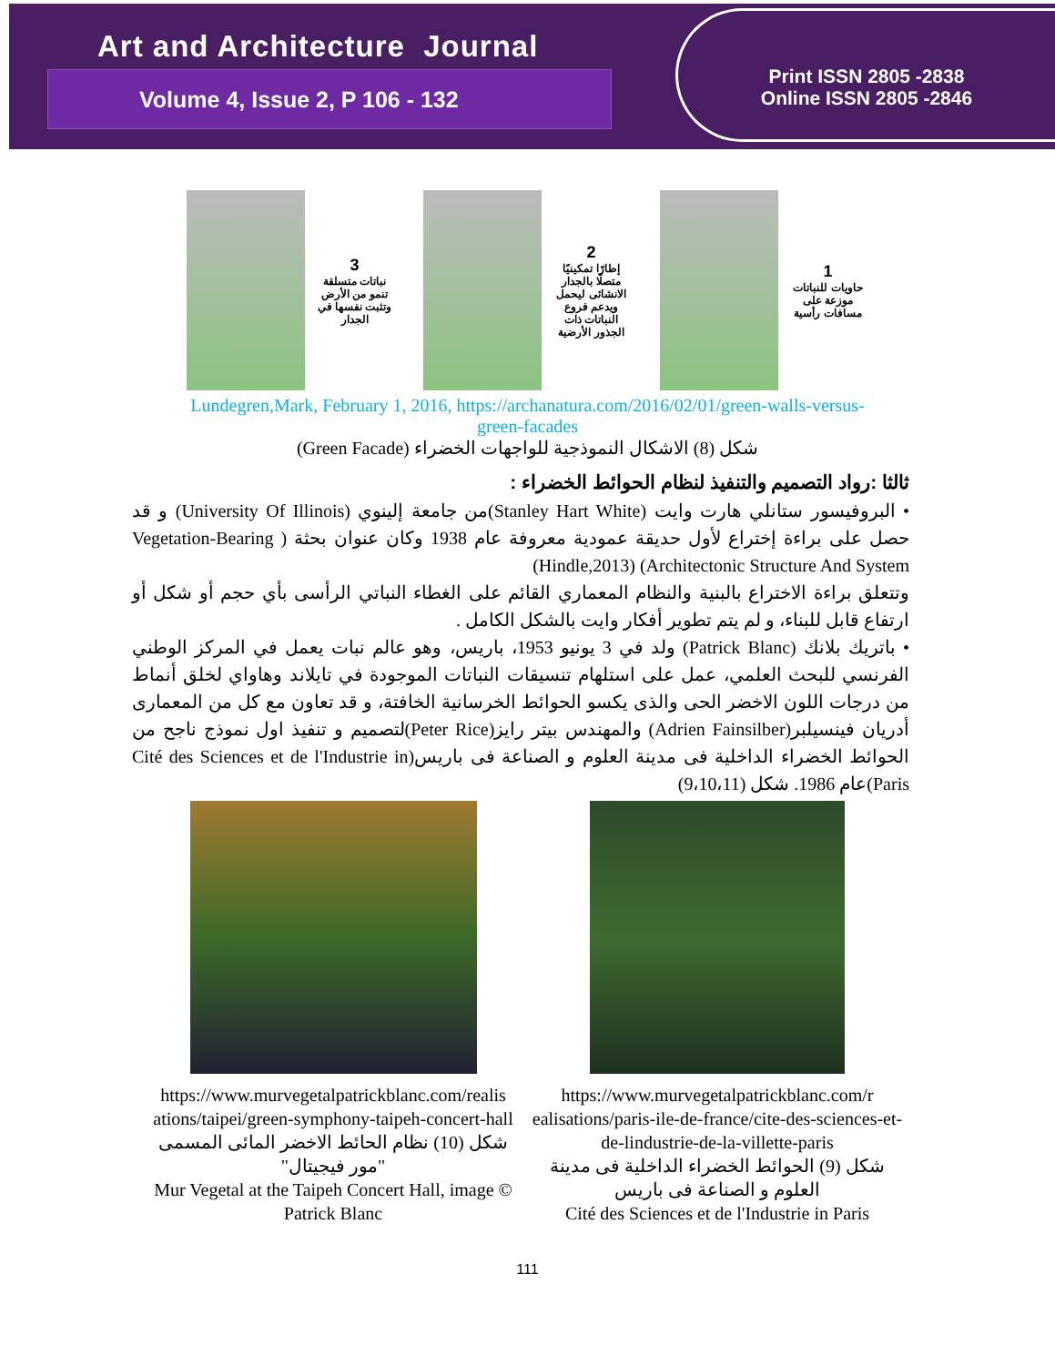Art and Architecture Journal
Volume 4, Issue 2, P 106 - 132
Print ISSN 2805 -2838
Online ISSN 2805 -2846
1
حاويات للنباتات موزعة على مسافات رأسية
2
إطارًا تمكينيًا متصلًا بالجدار الانشائى ليحمل ويدعم فروع النباتات ذات الجذور الأرضية
3
نباتات متسلقة تنمو من الأرض وتثبت نفسها في الجدار
Lundegren,Mark, February 1, 2016, https://archanatura.com/2016/02/01/green-walls-versus-
green-facades
شكل (8) الاشكال النموذجية للواجهات الخضراء (Green Facade)
ثالثا :رواد التصميم والتنفيذ لنظام الحوائط الخضراء :
• البروفيسور ستانلي هارت وايت (Stanley Hart White)من جامعة إلينوي (University Of Illinois) و قد حصل على براءة إختراع لأول حديقة عمودية معروفة عام 1938 وكان عنوان بحثة ( Vegetation-Bearing Architectonic Structure And System) (Hindle,2013)
وتتعلق براءة الاختراع بالبنية والنظام المعماري القائم على الغطاء النباتي الرأسى بأي حجم أو شكل أو ارتفاع قابل للبناء، و لم يتم تطوير أفكار وايت بالشكل الكامل .
• باتريك بلانك (Patrick Blanc) ولد في 3 يونيو 1953، باريس، وهو عالم نبات يعمل في المركز الوطني الفرنسي للبحث العلمي، عمل على استلهام تنسيقات النباتات الموجودة في تايلاند وهاواي لخلق أنماط من درجات اللون الاخضر الحى والذى يكسو الحوائط الخرسانية الخافتة، و قد تعاون مع كل من المعمارى أدريان فينسيلبر(Adrien Fainsilber) والمهندس بيتر رايز(Peter Rice)لتصميم و تنفيذ اول نموذج ناجح من الحوائط الخضراء الداخلية فى مدينة العلوم و الصناعة فى باريس(Cité des Sciences et de l'Industrie in Paris)عام 1986. شكل (9،10،11)
https://www.murvegetalpatrickblanc.com/realis ations/taipei/green-symphony-taipeh-concert-hall
شكل (10) نظام الحائط الاخضر المائى المسمى "مور فيجيتال"
Mur Vegetal at the Taipeh Concert Hall, image © Patrick Blanc
https://www.murvegetalpatrickblanc.com/r ealisations/paris-ile-de-france/cite-des-sciences-et-de-lindustrie-de-la-villette-paris
شكل (9) الحوائط الخضراء الداخلية فى مدينة العلوم و الصناعة فى باريس
Cité des Sciences et de l'Industrie in Paris
111